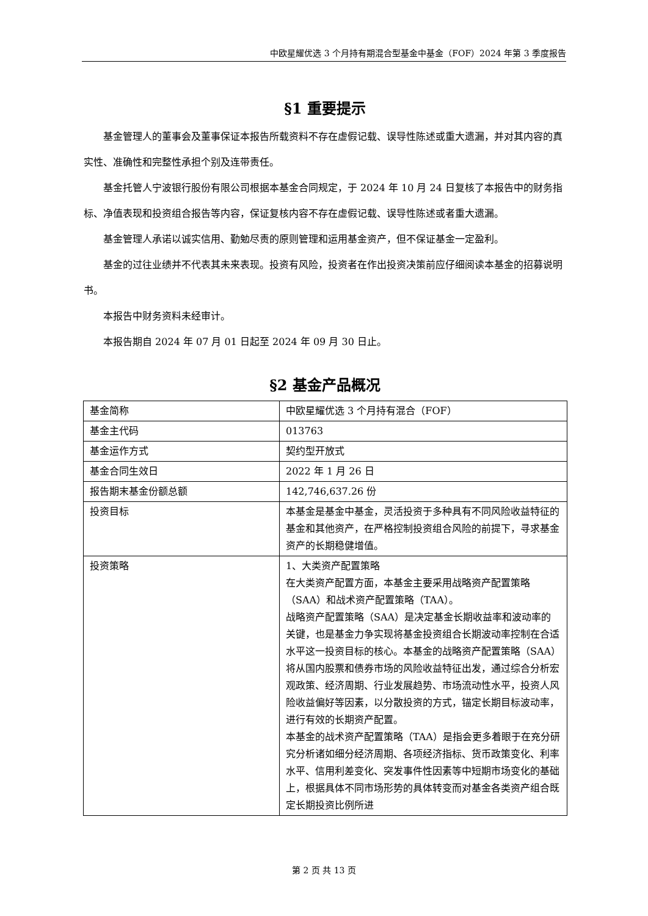中欧星耀优选 3 个月持有期混合型基金中基金（FOF）2024 年第 3 季度报告
§1 重要提示
基金管理人的董事会及董事保证本报告所载资料不存在虚假记载、误导性陈述或重大遗漏，并对其内容的真实性、准确性和完整性承担个别及连带责任。
基金托管人宁波银行股份有限公司根据本基金合同规定，于 2024 年 10 月 24 日复核了本报告中的财务指标、净值表现和投资组合报告等内容，保证复核内容不存在虚假记载、误导性陈述或者重大遗漏。
基金管理人承诺以诚实信用、勤勉尽责的原则管理和运用基金资产，但不保证基金一定盈利。
基金的过往业绩并不代表其未来表现。投资有风险，投资者在作出投资决策前应仔细阅读本基金的招募说明书。
本报告中财务资料未经审计。
本报告期自 2024 年 07 月 01 日起至 2024 年 09 月 30 日止。
§2 基金产品概况
| 基金简称 | 中欧星耀优选 3 个月持有混合（FOF） |
| 基金主代码 | 013763 |
| 基金运作方式 | 契约型开放式 |
| 基金合同生效日 | 2022 年 1 月 26 日 |
| 报告期末基金份额总额 | 142,746,637.26 份 |
| 投资目标 | 本基金是基金中基金，灵活投资于多种具有不同风险收益特征的基金和其他资产，在严格控制投资组合风险的前提下，寻求基金资产的长期稳健增值。 |
| 投资策略 | 1、大类资产配置策略 在大类资产配置方面，本基金主要采用战略资产配置策略（SAA）和战术资产配置策略（TAA）。 战略资产配置策略（SAA）是决定基金长期收益率和波动率的关键，也是基金力争实现将基金投资组合长期波动率控制在合适水平这一投资目标的核心。本基金的战略资产配置策略（SAA）将从国内股票和债券市场的风险收益特征出发，通过综合分析宏观政策、经济周期、行业发展趋势、市场流动性水平，投资人风险收益偏好等因素，以分散投资的方式，锚定长期目标波动率，进行有效的长期资产配置。 本基金的战术资产配置策略（TAA）是指会更多着眼于在充分研究分析诸如细分经济周期、各项经济指标、货币政策变化、利率水平、信用利差变化、突发事件性因素等中短期市场变化的基础上，根据具体不同市场形势的具体转变而对基金各类资产组合既定长期投资比例所进 |
第 2 页 共 13 页